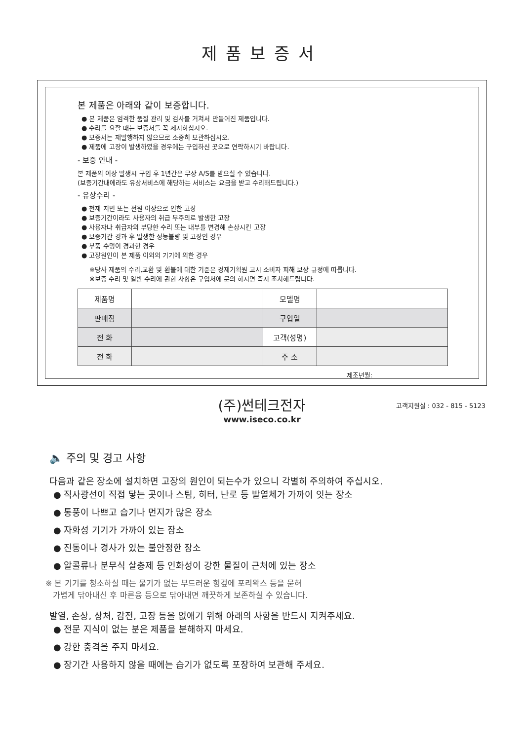제품보증서
본 제품은 아래와 같이 보증합니다.
● 본 제품은 엄격한 품질 관리 및 검사를 거쳐서 만들어진 제품입니다.
● 수리를 요할 때는 보증서를 꼭 제시하십시오.
● 보증서는 재발행하지 않으므로 소중히 보관하십시오.
● 제품에 고장이 발생하였을 경우에는 구입하신 곳으로 연락하시기 바랍니다.
- 보증 안내 -
본 제품의 이상 발생시 구입 후 1년간은 무상 A/S를 받으실 수 있습니다.
(보증기간내에라도 유상서비스에 해당하는 서비스는 요금을 받고 수리해드립니다.)
- 유상수리 -
● 천재 지변 또는 전원 이상으로 인한 고장
● 보증기간이라도 사용자의 취급 부주의로 발생한 고장
● 사용자나 취급자의 부당한 수리 또는 내부를 변경해 손상시킨 고장
● 보증기간 경과 후 발생한 성능불량 및 고장인 경우
● 부품 수명이 경과한 경우
● 고장원인이 본 제품 이외의 기기에 의한 경우
※당사 제품의 수리,교환 및 환불에 대한 기준은 경제기획원 고시 소비자 피해 보상 규정에 따릅니다.
※보증 수리 및 일반 수리에 관한 사항은 구입처에 문의 하시면 즉시 조치해드립니다.
| 제품명 | | 모델명 | |
| 판매점 | | 구입일 | |
| 전 화 | | 고객(성명) | |
| 전 화 | | 주 소 | |
제조년월:
(주)썬테크전자
고객지원실 : 032 - 815 - 5123
www.iseco.co.kr
🔈 주의 및 경고 사항
다음과 같은 장소에 설치하면 고장의 원인이 되는수가 있으니 각별히 주의하여 주십시오.
● 직사광선이 직접 닿는 곳이나 스팀, 히터, 난로 등 발열체가 가까이 잇는 장소
● 통풍이 나쁘고 습기나 먼지가 많은 장소
● 자화성 기기가 가까이 있는 장소
● 진동이나 경사가 있는 불안정한 장소
● 알콜류나 분무식 살충제 등 인화성이 강한 물질이 근처에 있는 장소
※ 본 기기를 청소하실 때는 물기가 없는 부드러운 헝겊에 포리왁스 등을 묻혀
가볍게 닦아내신 후 마른융 등으로 닦아내면 깨끗하게 보존하실 수 있습니다.
발열, 손상, 상처, 감전, 고장 등을 없애기 위해 아래의 사항을 반드시 지켜주세요.
● 전문 지식이 없는 분은 제품을 분해하지 마세요.
● 강한 충격을 주지 마세요.
● 장기간 사용하지 않을 때에는 습기가 없도록 포장하여 보관해 주세요.